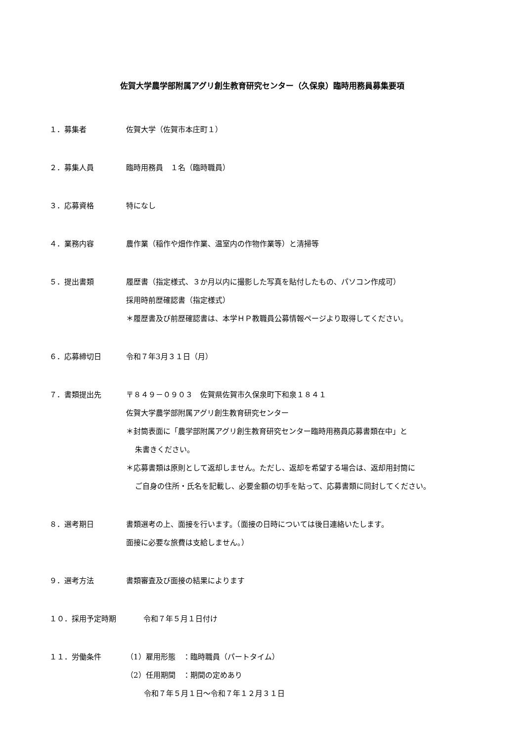佐賀大学農学部附属アグリ創生教育研究センター（久保泉）臨時用務員募集要項
１．募集者 佐賀大学（佐賀市本庄町１）
２．募集人員 臨時用務員　１名（臨時職員）
３．応募資格 特になし
４．業務内容 農作業（稲作や畑作作業、温室内の作物作業等）と清掃等
５．提出書類 履歴書（指定様式、３か月以内に撮影した写真を貼付したもの、パソコン作成可）
採用時前歴確認書（指定様式）
＊履歴書及び前歴確認書は、本学ＨＰ教職員公募情報ページより取得してください。
６．応募締切日 令和７年3月３１日（月）
７．書類提出先 〒８４９－０９０３　佐賀県佐賀市久保泉町下和泉１８４１
佐賀大学農学部附属アグリ創生教育研究センター
＊封筒表面に「農学部附属アグリ創生教育研究センター臨時用務員応募書類在中」と
朱書きください。
＊応募書類は原則として返却しません。ただし、返却を希望する場合は、返却用封筒に
ご自身の住所・氏名を記載し、必要金額の切手を貼って、応募書類に同封してください。
８．選考期日 書類選考の上、面接を行います。（面接の日時については後日連絡いたします。
面接に必要な旅費は支給しません。）
９．選考方法 書類審査及び面接の結果によります
１０．採用予定時期 令和７年５月１日付け
１１．労働条件 （1）雇用形態　：臨時職員（パートタイム）
（2）任用期間　：期間の定めあり
令和７年５月１日～令和７年１２月３１日